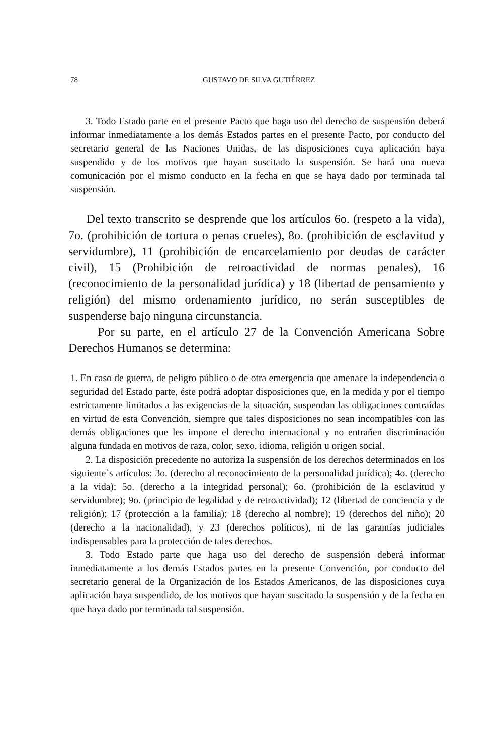78 GUSTAVO DE SILVA GUTIÉRREZ
3. Todo Estado parte en el presente Pacto que haga uso del derecho de suspensión deberá informar inmediatamente a los demás Estados partes en el presente Pacto, por conducto del secretario general de las Naciones Unidas, de las disposiciones cuya aplicación haya suspendido y de los motivos que hayan suscitado la suspensión. Se hará una nueva comunicación por el mismo conducto en la fecha en que se haya dado por terminada tal suspensión.
Del texto transcrito se desprende que los artículos 6o. (respeto a la vida), 7o. (prohibición de tortura o penas crueles), 8o. (prohibición de esclavitud y servidumbre), 11 (prohibición de encarcelamiento por deudas de carácter civil), 15 (Prohibición de retroactividad de normas penales), 16 (reconocimiento de la personalidad jurídica) y 18 (libertad de pensamiento y religión) del mismo ordenamiento jurídico, no serán susceptibles de suspenderse bajo ninguna circunstancia.
Por su parte, en el artículo 27 de la Convención Americana Sobre Derechos Humanos se determina:
1. En caso de guerra, de peligro público o de otra emergencia que amenace la independencia o seguridad del Estado parte, éste podrá adoptar disposiciones que, en la medida y por el tiempo estrictamente limitados a las exigencias de la situación, suspendan las obligaciones contraídas en virtud de esta Convención, siempre que tales disposiciones no sean incompatibles con las demás obligaciones que les impone el derecho internacional y no entrañen discriminación alguna fundada en motivos de raza, color, sexo, idioma, religión u origen social.
2. La disposición precedente no autoriza la suspensión de los derechos determinados en los siguiente`s artículos: 3o. (derecho al reconocimiento de la personalidad jurídica); 4o. (derecho a la vida); 5o. (derecho a la integridad personal); 6o. (prohibición de la esclavitud y servidumbre); 9o. (principio de legalidad y de retroactividad); 12 (libertad de conciencia y de religión); 17 (protección a la familia); 18 (derecho al nombre); 19 (derechos del niño); 20 (derecho a la nacionalidad), y 23 (derechos políticos), ni de las garantías judiciales indispensables para la protección de tales derechos.
3. Todo Estado parte que haga uso del derecho de suspensión deberá informar inmediatamente a los demás Estados partes en la presente Convención, por conducto del secretario general de la Organización de los Estados Americanos, de las disposiciones cuya aplicación haya suspendido, de los motivos que hayan suscitado la suspensión y de la fecha en que haya dado por terminada tal suspensión.